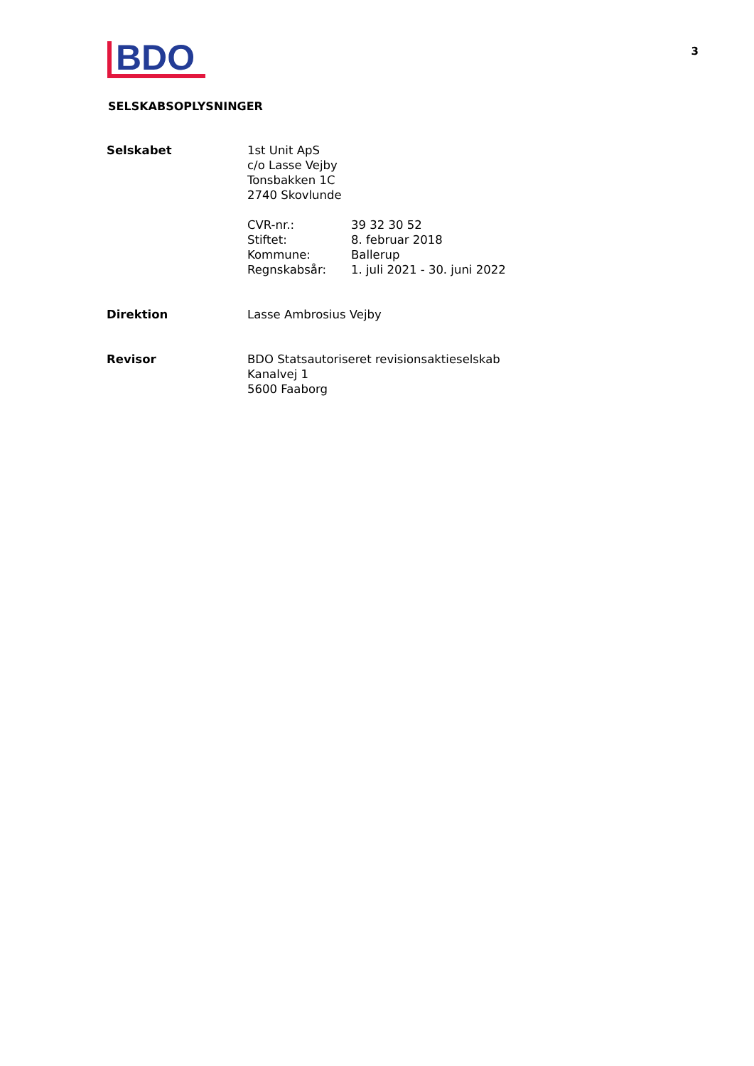BDO
3
SELSKABSOPLYSNINGER
| Selskabet | 1st Unit ApS c/o Lasse Vejby Tonsbakken 1C 2740 Skovlunde / CVR-nr.: / 39 32 30 52 / / Stiftet: / 8. februar 2018 / / Kommune: / Ballerup / / Regnskabsår: / 1. juli 2021 - 30. juni 2022 / |
| Direktion | Lasse Ambrosius Vejby |
| Revisor | BDO Statsautoriseret revisionsaktieselskab Kanalvej 1 5600 Faaborg |